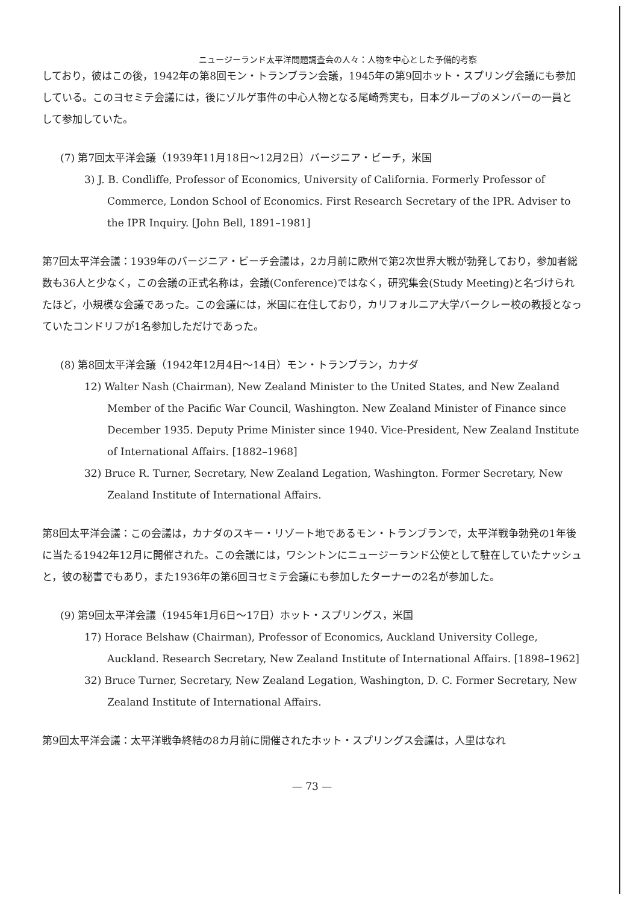ニュージーランド太平洋問題調査会の人々：人物を中心とした予備的考察
しており，彼はこの後，1942年の第8回モン・トランブラン会議，1945年の第9回ホット・スプリング会議にも参加している。このヨセミテ会議には，後にゾルゲ事件の中心人物となる尾崎秀実も，日本グループのメンバーの一員として参加していた。
(7) 第7回太平洋会議（1939年11月18日～12月2日）バージニア・ビーチ，米国
3) J. B. Condliffe, Professor of Economics, University of California. Formerly Professor of Commerce, London School of Economics. First Research Secretary of the IPR. Adviser to the IPR Inquiry. [John Bell, 1891–1981]
第7回太平洋会議：1939年のバージニア・ビーチ会議は，2カ月前に欧州で第2次世界大戦が勃発しており，参加者総数も36人と少なく，この会議の正式名称は，会議(Conference)ではなく，研究集会(Study Meeting)と名づけられたほど，小規模な会議であった。この会議には，米国に在住しており，カリフォルニア大学バークレー校の教授となっていたコンドリフが1名参加しただけであった。
(8) 第8回太平洋会議（1942年12月4日～14日）モン・トランブラン，カナダ
12) Walter Nash (Chairman), New Zealand Minister to the United States, and New Zealand Member of the Pacific War Council, Washington. New Zealand Minister of Finance since December 1935. Deputy Prime Minister since 1940. Vice-President, New Zealand Institute of International Affairs. [1882–1968]
32) Bruce R. Turner, Secretary, New Zealand Legation, Washington. Former Secretary, New Zealand Institute of International Affairs.
第8回太平洋会議：この会議は，カナダのスキー・リゾート地であるモン・トランブランで，太平洋戦争勃発の1年後に当たる1942年12月に開催された。この会議には，ワシントンにニュージーランド公使として駐在していたナッシュと，彼の秘書でもあり，また1936年の第6回ヨセミテ会議にも参加したターナーの2名が参加した。
(9) 第9回太平洋会議（1945年1月6日～17日）ホット・スプリングス，米国
17) Horace Belshaw (Chairman), Professor of Economics, Auckland University College, Auckland. Research Secretary, New Zealand Institute of International Affairs. [1898–1962]
32) Bruce Turner, Secretary, New Zealand Legation, Washington, D. C. Former Secretary, New Zealand Institute of International Affairs.
第9回太平洋会議：太平洋戦争終結の8カ月前に開催されたホット・スプリングス会議は，人里はなれ
— 73 —